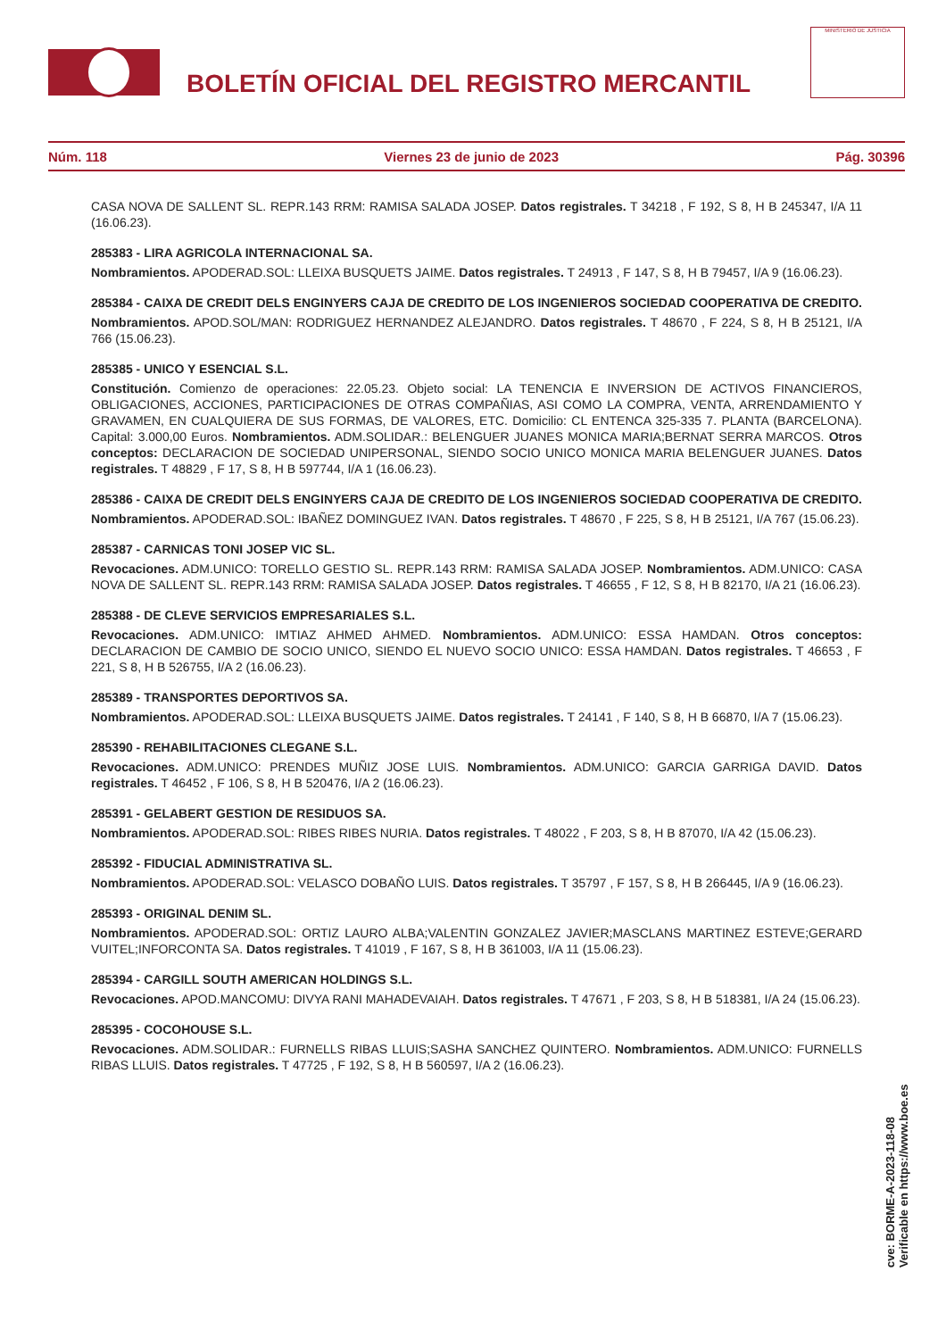BOLETÍN OFICIAL DEL REGISTRO MERCANTIL
MINISTERIO DE JUSTICIA
Núm. 118 Viernes 23 de junio de 2023 Pág. 30396
CASA NOVA DE SALLENT SL. REPR.143 RRM: RAMISA SALADA JOSEP. Datos registrales. T 34218 , F 192, S 8, H B 245347, I/A 11 (16.06.23).
285383 - LIRA AGRICOLA INTERNACIONAL SA.
Nombramientos. APODERAD.SOL: LLEIXA BUSQUETS JAIME. Datos registrales. T 24913 , F 147, S 8, H B 79457, I/A 9 (16.06.23).
285384 - CAIXA DE CREDIT DELS ENGINYERS CAJA DE CREDITO DE LOS INGENIEROS SOCIEDAD COOPERATIVA DE CREDITO.
Nombramientos. APOD.SOL/MAN: RODRIGUEZ HERNANDEZ ALEJANDRO. Datos registrales. T 48670 , F 224, S 8, H B 25121, I/A 766 (15.06.23).
285385 - UNICO Y ESENCIAL S.L.
Constitución. Comienzo de operaciones: 22.05.23. Objeto social: LA TENENCIA E INVERSION DE ACTIVOS FINANCIEROS, OBLIGACIONES, ACCIONES, PARTICIPACIONES DE OTRAS COMPAÑIAS, ASI COMO LA COMPRA, VENTA, ARRENDAMIENTO Y GRAVAMEN, EN CUALQUIERA DE SUS FORMAS, DE VALORES, ETC. Domicilio: CL ENTENCA 325-335 7. PLANTA (BARCELONA). Capital: 3.000,00 Euros. Nombramientos. ADM.SOLIDAR.: BELENGUER JUANES MONICA MARIA;BERNAT SERRA MARCOS. Otros conceptos: DECLARACION DE SOCIEDAD UNIPERSONAL, SIENDO SOCIO UNICO MONICA MARIA BELENGUER JUANES. Datos registrales. T 48829 , F 17, S 8, H B 597744, I/A 1 (16.06.23).
285386 - CAIXA DE CREDIT DELS ENGINYERS CAJA DE CREDITO DE LOS INGENIEROS SOCIEDAD COOPERATIVA DE CREDITO.
Nombramientos. APODERAD.SOL: IBAÑEZ DOMINGUEZ IVAN. Datos registrales. T 48670 , F 225, S 8, H B 25121, I/A 767 (15.06.23).
285387 - CARNICAS TONI JOSEP VIC SL.
Revocaciones. ADM.UNICO: TORELLO GESTIO SL. REPR.143 RRM: RAMISA SALADA JOSEP. Nombramientos. ADM.UNICO: CASA NOVA DE SALLENT SL. REPR.143 RRM: RAMISA SALADA JOSEP. Datos registrales. T 46655 , F 12, S 8, H B 82170, I/A 21 (16.06.23).
285388 - DE CLEVE SERVICIOS EMPRESARIALES S.L.
Revocaciones. ADM.UNICO: IMTIAZ AHMED AHMED. Nombramientos. ADM.UNICO: ESSA HAMDAN. Otros conceptos: DECLARACION DE CAMBIO DE SOCIO UNICO, SIENDO EL NUEVO SOCIO UNICO: ESSA HAMDAN. Datos registrales. T 46653 , F 221, S 8, H B 526755, I/A 2 (16.06.23).
285389 - TRANSPORTES DEPORTIVOS SA.
Nombramientos. APODERAD.SOL: LLEIXA BUSQUETS JAIME. Datos registrales. T 24141 , F 140, S 8, H B 66870, I/A 7 (15.06.23).
285390 - REHABILITACIONES CLEGANE S.L.
Revocaciones. ADM.UNICO: PRENDES MUÑIZ JOSE LUIS. Nombramientos. ADM.UNICO: GARCIA GARRIGA DAVID. Datos registrales. T 46452 , F 106, S 8, H B 520476, I/A 2 (16.06.23).
285391 - GELABERT GESTION DE RESIDUOS SA.
Nombramientos. APODERAD.SOL: RIBES RIBES NURIA. Datos registrales. T 48022 , F 203, S 8, H B 87070, I/A 42 (15.06.23).
285392 - FIDUCIAL ADMINISTRATIVA SL.
Nombramientos. APODERAD.SOL: VELASCO DOBAÑO LUIS. Datos registrales. T 35797 , F 157, S 8, H B 266445, I/A 9 (16.06.23).
285393 - ORIGINAL DENIM SL.
Nombramientos. APODERAD.SOL: ORTIZ LAURO ALBA;VALENTIN GONZALEZ JAVIER;MASCLANS MARTINEZ ESTEVE;GERARD VUITEL;INFORCONTA SA. Datos registrales. T 41019 , F 167, S 8, H B 361003, I/A 11 (15.06.23).
285394 - CARGILL SOUTH AMERICAN HOLDINGS S.L.
Revocaciones. APOD.MANCOMU: DIVYA RANI MAHADEVAIAH. Datos registrales. T 47671 , F 203, S 8, H B 518381, I/A 24 (15.06.23).
285395 - COCOHOUSE S.L.
Revocaciones. ADM.SOLIDAR.: FURNELLS RIBAS LLUIS;SASHA SANCHEZ QUINTERO. Nombramientos. ADM.UNICO: FURNELLS RIBAS LLUIS. Datos registrales. T 47725 , F 192, S 8, H B 560597, I/A 2 (16.06.23).
cve: BORME-A-2023-118-08
Verificable en https://www.boe.es